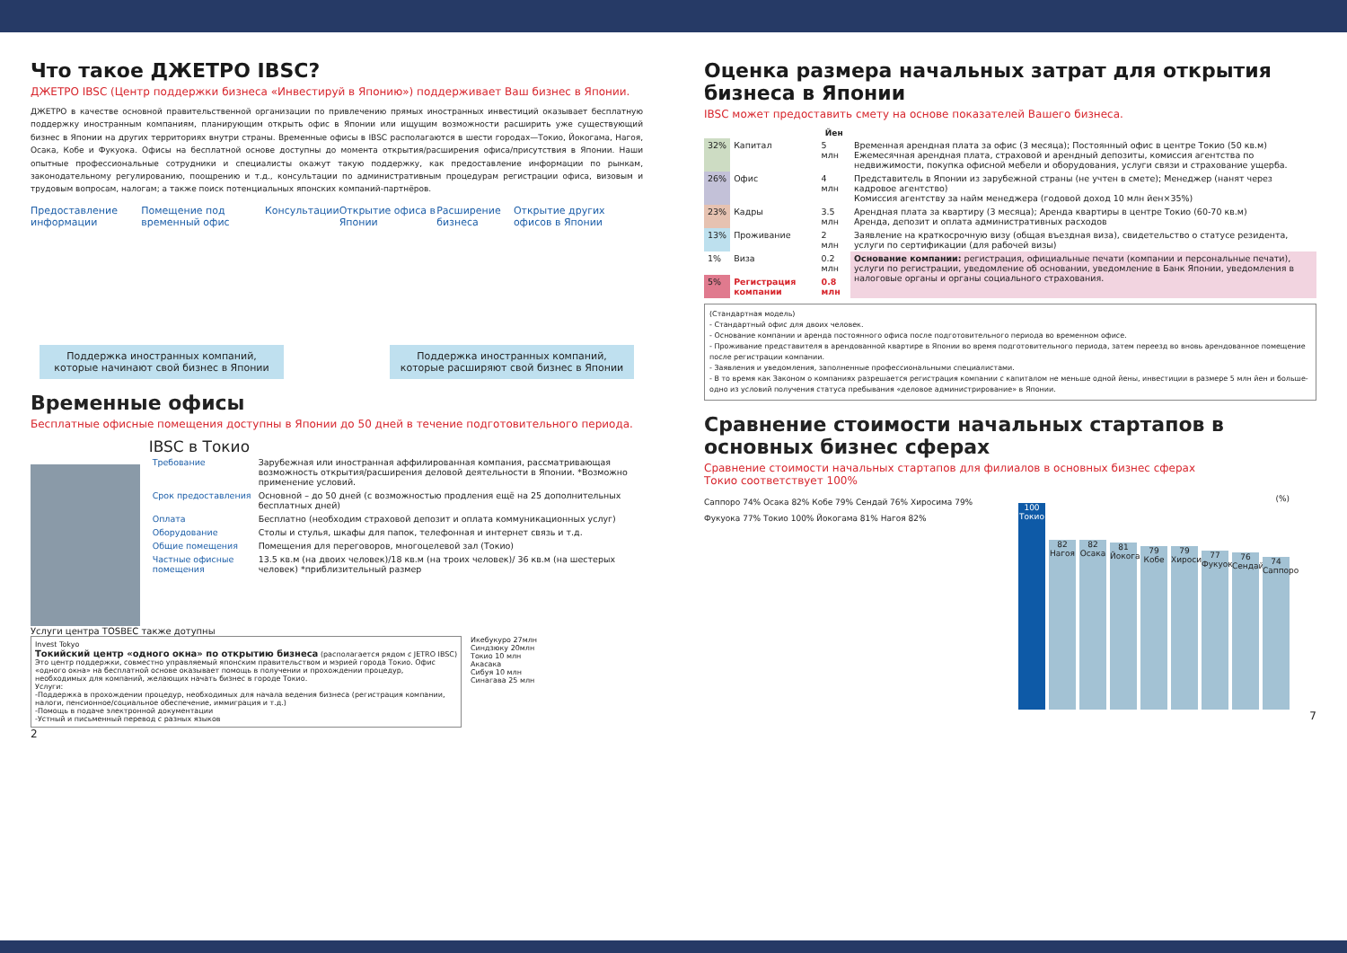Что такое ДЖЕТРО IBSC?
ДЖЕТРО IBSC (Центр поддержки бизнеса «Инвестируй в Японию») поддерживает Ваш бизнес в Японии.
ДЖЕТРО в качестве основной правительственной организации по привлечению прямых иностранных инвестиций оказывает бесплатную поддержку иностранным компаниям, планирующим открыть офис в Японии или ищущим возможности расширить уже существующий бизнес в Японии на других территориях внутри страны. Временные офисы в IBSC располагаются в шести городах—Токио, Йокогама, Нагоя, Осака, Кобе и Фукуока. Офисы на бесплатной основе доступны до момента открытия/расширения офиса/присутствия в Японии. Наши опытные профессиональные сотрудники и специалисты окажут такую поддержку, как предоставление информации по рынкам, законодательному регулированию, поощрению и т.д., консультации по административным процедурам регистрации офиса, визовым и трудовым вопросам, налогам; а также поиск потенциальных японских компаний-партнёров.
Предоставление информации Помещение под временный офис Консультации Открытие офиса в Японии Расширение бизнеса Открытие других офисов в Японии
Поддержка иностранных компаний, которые начинают свой бизнес в Японии
Поддержка иностранных компаний, которые расширяют свой бизнес в Японии
Временные офисы
Бесплатные офисные помещения доступны в Японии до 50 дней в течение подготовительного периода.
IBSC в Токио
| Требование | Зарубежная или иностранная аффилированная компания, рассматривающая возможность открытия/расширения деловой деятельности в Японии. *Возможно применение условий. |
| Срок предоставления | Основной – до 50 дней (с возможностью продления ещё на 25 дополнительных бесплатных дней) |
| Оплата | Бесплатно (необходим страховой депозит и оплата коммуникационных услуг) |
| Оборудование | Столы и стулья, шкафы для папок, телефонная и интернет связь и т.д. |
| Общие помещения | Помещения для переговоров, многоцелевой зал (Токио) |
| Частные офисные помещения | 13.5 кв.м (на двоих человек)/18 кв.м (на троих человек)/ 36 кв.м (на шестерых человек) *приблизительный размер |
Услуги центра TOSBEC также дотупны
Invest Tokyo
Токийский центр «одного окна» по открытию бизнеса (располагается рядом с JETRO IBSC)
Это центр поддержки, совместно управляемый японским правительством и мэрией города Токио. Офис «одного окна» на бесплатной основе оказывает помощь в получении и прохождении процедур, необходимых для компаний, желающих начать бизнес в городе Токио.
Услуги:
-Поддержка в прохождении процедур, необходимых для начала ведения бизнеса (регистрация компании, налоги, пенсионное/социальное обеспечение, иммиграция и т.д.)
-Помощь в подаче электронной документации
-Устный и письменный перевод с разных языков
Икебукуро 27млн
Синдзюку 20млн
Токио 10 млн
Акасака
Сибуя 10 млн
Синагава 25 млн
2
Оценка размера начальных затрат для открытия бизнеса в Японии
IBSC может предоставить смету на основе показателей Вашего бизнеса.
| | | Йен | |
| --- | --- | --- | --- |
| 32% | Капитал | 5 млн | Временная арендная плата за офис (3 месяца); Постоянный офис в центре Токио (50 кв.м) Ежемесячная арендная плата, страховой и арендный депозиты, комиссия агентства по недвижимости, покупка офисной мебели и оборудования, услуги связи и страхование ущерба. |
| 26% | Офис | 4 млн | Представитель в Японии из зарубежной страны (не учтен в смете); Менеджер (нанят через кадровое агентство) Комиссия агентству за найм менеджера (годовой доход 10 млн йен×35%) |
| 23% | Кадры | 3.5 млн | Арендная плата за квартиру (3 месяца); Аренда квартиры в центре Токио (60-70 кв.м) Аренда, депозит и оплата административных расходов |
| 13% | Проживание | 2 млн | Заявление на краткосрочную визу (общая въездная виза), свидетельство о статусе резидента, услуги по сертификации (для рабочей визы) |
| 1% | Виза | 0.2 млн | Основание компании: регистрация, официальные печати (компании и персональные печати), услуги по регистрации, уведомление об основании, уведомление в Банк Японии, уведомления в налоговые органы и органы социального страхования. |
| 5% | Регистрация компании | 0.8 млн | |
(Стандартная модель)
- Стандартный офис для двоих человек.
- Основание компании и аренда постоянного офиса после подготовительного периода во временном офисе.
- Проживание представителя в арендованной квартире в Японии во время подготовительного периода, затем переезд во вновь арендованное помещение после регистрации компании.
- Заявления и уведомления, заполненные профессиональными специалистами.
- В то время как Законом о компаниях разрешается регистрация компании с капиталом не меньше одной йены, инвестиции в размере 5 млн йен и больше- одно из условий получения статуса пребывания «деловое администрирование» в Японии.
Сравнение стоимости начальных стартапов в основных бизнес сферах
Сравнение стоимости начальных стартапов для филиалов в основных бизнес сферах
Токио соответствует 100%
Саппоро 74% Осака 82% Кобе 79% Сендай 76% Хиросима 79% Фукуока 77% Токио 100% Йокогама 81% Нагоя 82%
(%)
100
Токио
82
Нагоя
82
Осака
81
Йокогама
79
Кобе
79
Хиросима
77
Фукуока
76
Сендай
74
Саппоро
7